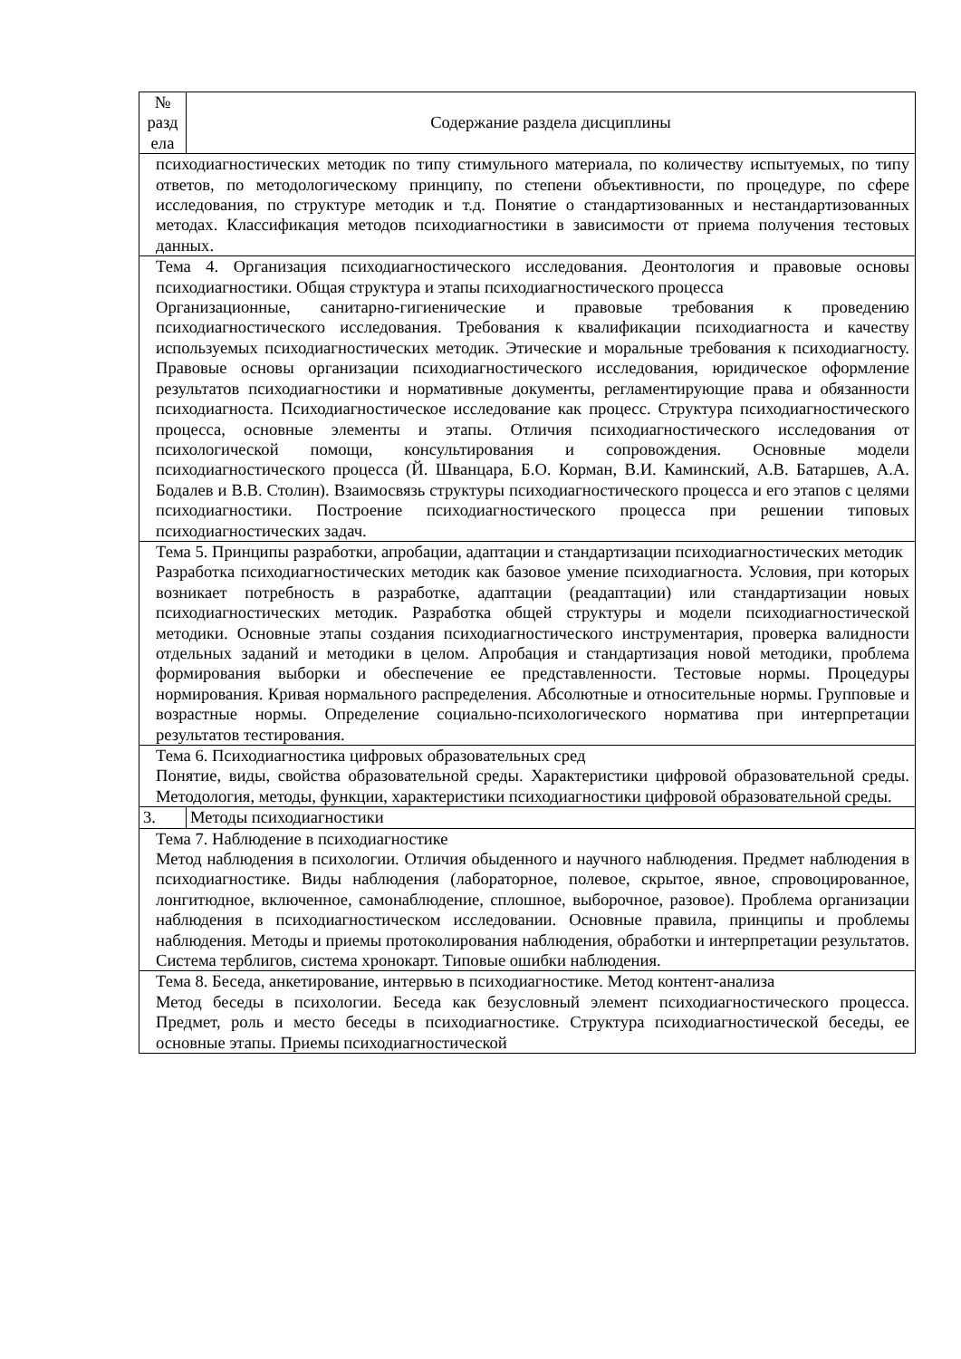| № разд ела | Содержание раздела дисциплины |
| --- | --- |
| психодиагностических методик по типу стимульного материала, по количеству испытуемых, по типу ответов, по методологическому принципу, по степени объективности, по процедуре, по сфере исследования, по структуре методик и т.д. Понятие о стандартизованных и нестандартизованных методах. Классификация методов психодиагностики в зависимости от приема получения тестовых данных. | |
| Тема 4. Организация психодиагностического исследования. Деонтология и правовые основы психодиагностики. Общая структура и этапы психодиагностического процесса Организационные, санитарно-гигиенические и правовые требования к проведению психодиагностического исследования. Требования к квалификации психодиагноста и качеству используемых психодиагностических методик. Этические и моральные требования к психодиагносту. Правовые основы организации психодиагностического исследования, юридическое оформление результатов психодиагностики и нормативные документы, регламентирующие права и обязанности психодиагноста. Психодиагностическое исследование как процесс. Структура психодиагностического процесса, основные элементы и этапы. Отличия психодиагностического исследования от психологической помощи, консультирования и сопровождения. Основные модели психодиагностического процесса (Й. Шванцара, Б.О. Корман, В.И. Каминский, А.В. Батаршев, А.А. Бодалев и В.В. Столин). Взаимосвязь структуры психодиагностического процесса и его этапов с целями психодиагностики. Построение психодиагностического процесса при решении типовых психодиагностических задач. | |
| Тема 5. Принципы разработки, апробации, адаптации и стандартизации психодиагностических методик Разработка психодиагностических методик как базовое умение психодиагноста. Условия, при которых возникает потребность в разработке, адаптации (реадаптации) или стандартизации новых психодиагностических методик. Разработка общей структуры и модели психодиагностической методики. Основные этапы создания психодиагностического инструментария, проверка валидности отдельных заданий и методики в целом. Апробация и стандартизация новой методики, проблема формирования выборки и обеспечение ее представленности. Тестовые нормы. Процедуры нормирования. Кривая нормального распределения. Абсолютные и относительные нормы. Групповые и возрастные нормы. Определение социально-психологического норматива при интерпретации результатов тестирования. | |
| Тема 6. Психодиагностика цифровых образовательных сред Понятие, виды, свойства образовательной среды. Характеристики цифровой образовательной среды. Методология, методы, функции, характеристики психодиагностики цифровой образовательной среды. | |
| 3. | Методы психодиагностики |
| Тема 7. Наблюдение в психодиагностике Метод наблюдения в психологии. Отличия обыденного и научного наблюдения. Предмет наблюдения в психодиагностике. Виды наблюдения (лабораторное, полевое, скрытое, явное, спровоцированное, лонгитюдное, включенное, самонаблюдение, сплошное, выборочное, разовое). Проблема организации наблюдения в психодиагностическом исследовании. Основные правила, принципы и проблемы наблюдения. Методы и приемы протоколирования наблюдения, обработки и интерпретации результатов. Система терблигов, система хронокарт. Типовые ошибки наблюдения. | |
| Тема 8. Беседа, анкетирование, интервью в психодиагностике. Метод контент-анализа Метод беседы в психологии. Беседа как безусловный элемент психодиагностического процесса. Предмет, роль и место беседы в психодиагностике. Структура психодиагностической беседы, ее основные этапы. Приемы психодиагностической | |